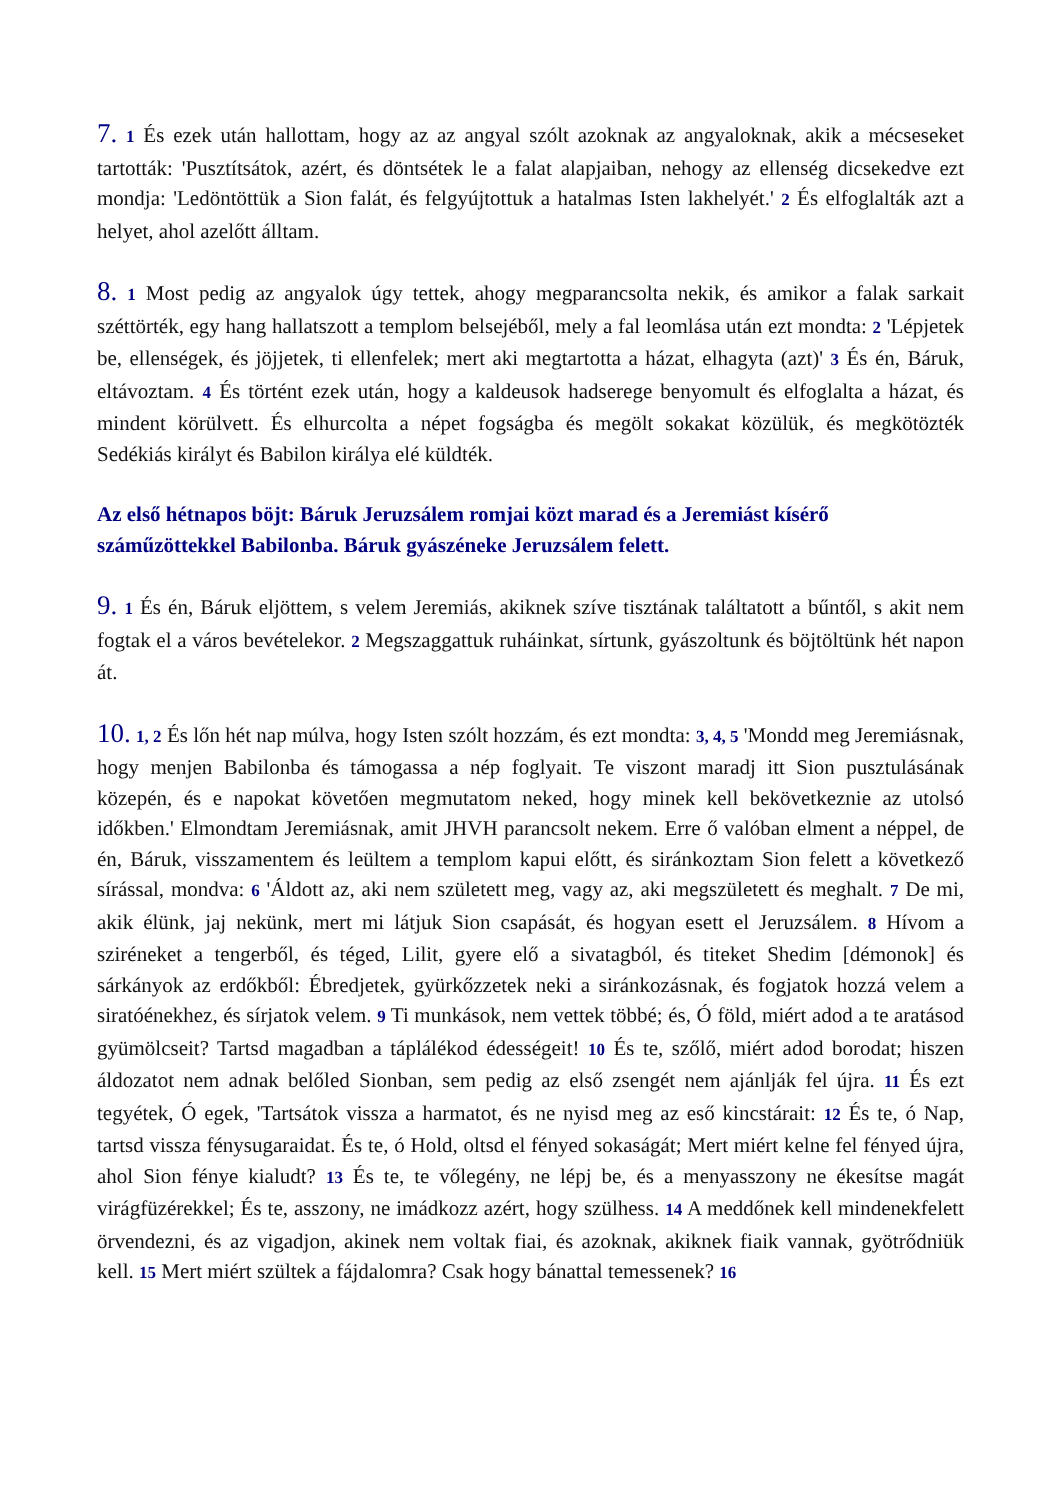7. 1 És ezek után hallottam, hogy az az angyal szólt azoknak az angyaloknak, akik a mécseseket tartották: 'Pusztítsátok, azért, és döntsétek le a falat alapjaiban, nehogy az ellenség dicsekedve ezt mondja: 'Ledöntöttük a Sion falát, és felgyújtottuk a hatalmas Isten lakhelyét.' 2 És elfoglalták azt a helyet, ahol azelőtt álltam.
8. 1 Most pedig az angyalok úgy tettek, ahogy megparancsolta nekik, és amikor a falak sarkait széttörték, egy hang hallatszott a templom belsejéből, mely a fal leomlása után ezt mondta: 2 'Lépjetek be, ellenségek, és jöjjetek, ti ellenfelek; mert aki megtartotta a házat, elhagyta (azt)' 3 És én, Báruk, eltávoztam. 4 És történt ezek után, hogy a kaldeusok hadserege benyomult és elfoglalta a házat, és mindent körülvett. És elhurcolta a népet fogságba és megölt sokakat közülük, és megkötözték Sedékiás királyt és Babilon királya elé küldték.
Az első hétnapos böjt: Báruk Jeruzsálem romjai közt marad és a Jeremiást kísérő száműzöttekkel Babilonba. Báruk gyászéneke Jeruzsálem felett.
9. 1 És én, Báruk eljöttem, s velem Jeremiás, akiknek szíve tisztának találtatott a bűntől, s akit nem fogtak el a város bevételekor. 2 Megszaggattuk ruháinkat, sírtunk, gyászoltunk és böjtöltünk hét napon át.
10. 1, 2 És lőn hét nap múlva, hogy Isten szólt hozzám, és ezt mondta: 3, 4, 5 'Mondd meg Jeremiásnak, hogy menjen Babilonba és támogassa a nép foglyait. Te viszont maradj itt Sion pusztulásának közepén, és e napokat követően megmutatom neked, hogy minek kell bekövetkeznie az utolsó időkben.' Elmondtam Jeremiásnak, amit JHVH parancsolt nekem. Erre ő valóban elment a néppel, de én, Báruk, visszamentem és leültem a templom kapui előtt, és siránkoztam Sion felett a következő sírással, mondva: 6 'Áldott az, aki nem született meg, vagy az, aki megszületett és meghalt. 7 De mi, akik élünk, jaj nekünk, mert mi látjuk Sion csapását, és hogyan esett el Jeruzsálem. 8 Hívom a sziréneket a tengerből, és téged, Lilit, gyere elő a sivatagból, és titeket Shedim [démonok] és sárkányok az erdőkből: Ébredjetek, gyürkőzzetek neki a siránkozásnak, és fogjatok hozzá velem a siratóénekhez, és sírjatok velem. 9 Ti munkások, nem vettek többé; és, Ó föld, miért adod a te aratásod gyümölcseit? Tartsd magadban a táplálékod édességeit! 10 És te, szőlő, miért adod borodat; hiszen áldozatot nem adnak belőled Sionban, sem pedig az első zsengét nem ajánlják fel újra. 11 És ezt tegyétek, Ó egek, 'Tartsátok vissza a harmatot, és ne nyisd meg az eső kincstárait: 12 És te, ó Nap, tartsd vissza fénysugaraidat. És te, ó Hold, oltsd el fényed sokaságát; Mert miért kelne fel fényed újra, ahol Sion fénye kialudt? 13 És te, te vőlegény, ne lépj be, és a menyasszony ne ékesítse magát virágfüzérekkel; És te, asszony, ne imádkozz azért, hogy szülhess. 14 A meddőnek kell mindenekfelett örvendezni, és az vigadjon, akinek nem voltak fiai, és azoknak, akiknek fiaik vannak, gyötrődniük kell. 15 Mert miért szültek a fájdalomra? Csak hogy bánattal temessenek? 16